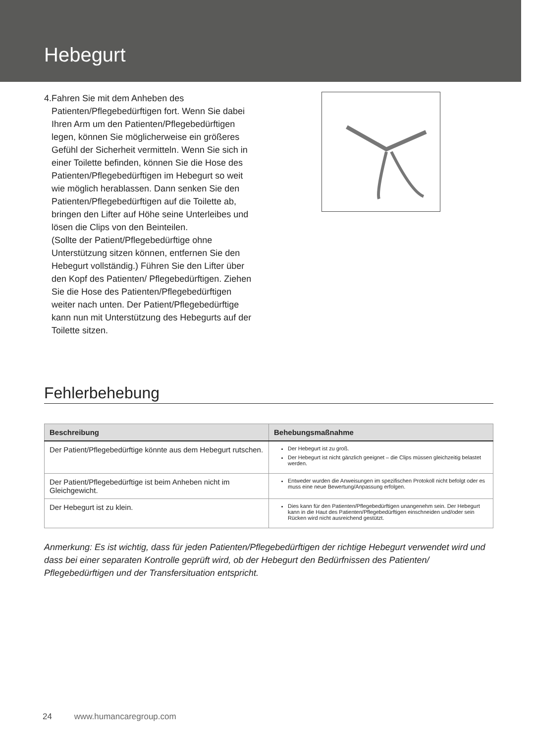Hebegurt
4. Fahren Sie mit dem Anheben des Patienten/Pflegebedürftigen fort. Wenn Sie dabei Ihren Arm um den Patienten/Pflegebedürftigen legen, können Sie möglicherweise ein größeres Gefühl der Sicherheit vermitteln. Wenn Sie sich in einer Toilette befinden, können Sie die Hose des Patienten/Pflegebedürftigen im Hebegurt so weit wie möglich herablassen. Dann senken Sie den Patienten/Pflegebedürftigen auf die Toilette ab, bringen den Lifter auf Höhe seine Unterleibes und lösen die Clips von den Beinteilen.
(Sollte der Patient/Pflegebedürftige ohne Unterstützung sitzen können, entfernen Sie den Hebegurt vollständig.) Führen Sie den Lifter über den Kopf des Patienten/ Pflegebedürftigen. Ziehen Sie die Hose des Patienten/Pflegebedürftigen weiter nach unten. Der Patient/Pflegebedürftige kann nun mit Unterstützung des Hebegurts auf der Toilette sitzen.
Fehlerbehebung
| Beschreibung | Behebungsmaßnahme |
| --- | --- |
| Der Patient/Pflegebedürftige könnte aus dem Hebegurt rutschen. | Der Hebegurt ist zu groß. Der Hebegurt ist nicht gänzlich geeignet – die Clips müssen gleichzeitig belastet werden. |
| Der Patient/Pflegebedürftige ist beim Anheben nicht im Gleichgewicht. | Entweder wurden die Anweisungen im spezifischen Protokoll nicht befolgt oder es muss eine neue Bewertung/Anpassung erfolgen. |
| Der Hebegurt ist zu klein. | Dies kann für den Patienten/Pflegebedürftigen unangenehm sein. Der Hebegurt kann in die Haut des Patienten/Pflegebedürftigen einschneiden und/oder sein Rücken wird nicht ausreichend gestützt. |
Anmerkung: Es ist wichtig, dass für jeden Patienten/Pflegebedürftigen der richtige Hebegurt verwendet wird und dass bei einer separaten Kontrolle geprüft wird, ob der Hebegurt den Bedürfnissen des Patienten/ Pflegebedürftigen und der Transfersituation entspricht.
24 www.humancaregroup.com